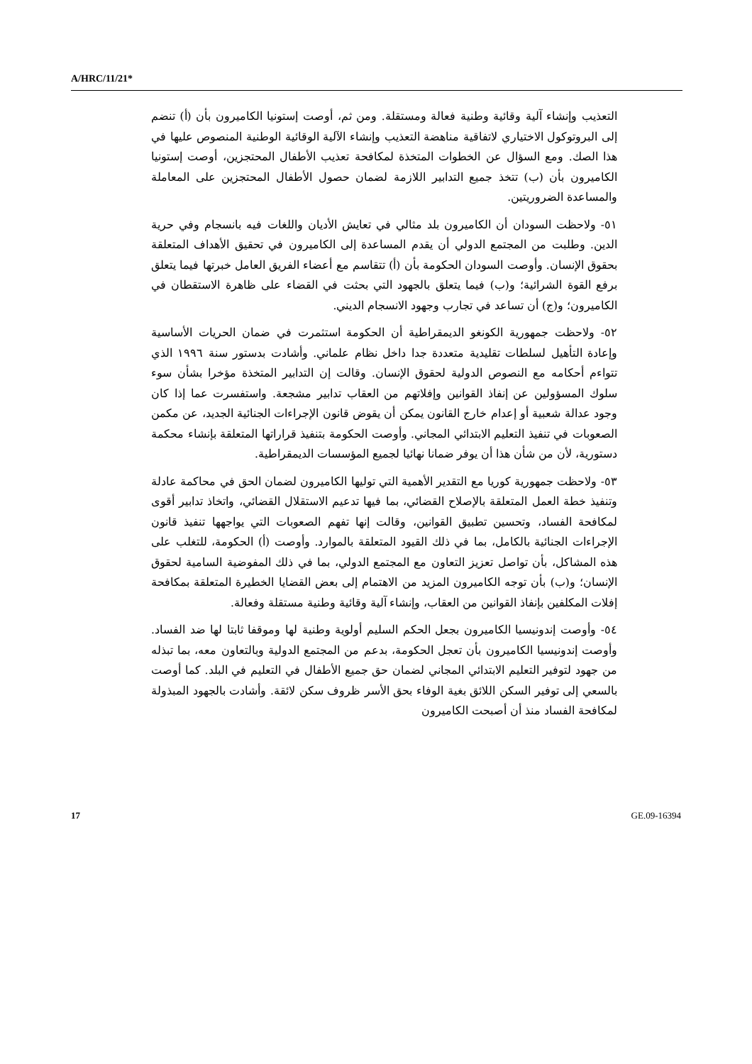A/HRC/11/21*
التعذيب وإنشاء آلية وقائية وطنية فعالة ومستقلة. ومن ثم، أوصت إستونيا الكاميرون بأن (أ) تنضم إلى البروتوكول الاختياري لاتفاقية مناهضة التعذيب وإنشاء الآلية الوقائية الوطنية المنصوص عليها في هذا الصك. ومع السؤال عن الخطوات المتخذة لمكافحة تعذيب الأطفال المحتجزين، أوصت إستونيا الكاميرون بأن (ب) تتخذ جميع التدابير اللازمة لضمان حصول الأطفال المحتجزين على المعاملة والمساعدة الضروريتين.
٥١- ولاحظت السودان أن الكاميرون بلد مثالي في تعايش الأديان واللغات فيه بانسجام وفي حرية الدين. وطلبت من المجتمع الدولي أن يقدم المساعدة إلى الكاميرون في تحقيق الأهداف المتعلقة بحقوق الإنسان. وأوصت السودان الحكومة بأن (أ) تتقاسم مع أعضاء الفريق العامل خبرتها فيما يتعلق برفع القوة الشرائية؛ و(ب) فيما يتعلق بالجهود التي بحثت في القضاء على ظاهرة الاستقطان في الكاميرون؛ و(ج) أن تساعد في تجارب وجهود الانسجام الديني.
٥٢- ولاحظت جمهورية الكونغو الديمقراطية أن الحكومة استثمرت في ضمان الحريات الأساسية وإعادة التأهيل لسلطات تقليدية متعددة جدا داخل نظام علماني. وأشادت بدستور سنة ١٩٩٦ الذي تتواءم أحكامه مع النصوص الدولية لحقوق الإنسان. وقالت إن التدابير المتخذة مؤخرا بشأن سوء سلوك المسؤولين عن إنفاذ القوانين وإفلاتهم من العقاب تدابير مشجعة. واستفسرت عما إذا كان وجود عدالة شعبية أو إعدام خارج القانون يمكن أن يقوض قانون الإجراءات الجنائية الجديد، عن مكمن الصعوبات في تنفيذ التعليم الابتدائي المجاني. وأوصت الحكومة بتنفيذ قراراتها المتعلقة بإنشاء محكمة دستورية، لأن من شأن هذا أن يوفر ضمانا نهائيا لجميع المؤسسات الديمقراطية.
٥٣- ولاحظت جمهورية كوريا مع التقدير الأهمية التي توليها الكاميرون لضمان الحق في محاكمة عادلة وتنفيذ خطة العمل المتعلقة بالإصلاح القضائي، بما فيها تدعيم الاستقلال القضائي، واتخاذ تدابير أقوى لمكافحة الفساد، وتحسين تطبيق القوانين، وقالت إنها تفهم الصعوبات التي يواجهها تنفيذ قانون الإجراءات الجنائية بالكامل، بما في ذلك القيود المتعلقة بالموارد. وأوصت (أ) الحكومة، للتغلب على هذه المشاكل، بأن تواصل تعزيز التعاون مع المجتمع الدولي، بما في ذلك المفوضية السامية لحقوق الإنسان؛ و(ب) بأن توجه الكاميرون المزيد من الاهتمام إلى بعض القضايا الخطيرة المتعلقة بمكافحة إفلات المكلفين بإنفاذ القوانين من العقاب، وإنشاء آلية وقائية وطنية مستقلة وفعالة.
٥٤- وأوصت إندونيسيا الكاميرون بجعل الحكم السليم أولوية وطنية لها وموقفا ثابتا لها ضد الفساد. وأوصت إندونيسيا الكاميرون بأن تعجل الحكومة، بدعم من المجتمع الدولية وبالتعاون معه، بما تبذله من جهود لتوفير التعليم الابتدائي المجاني لضمان حق جميع الأطفال في التعليم في البلد. كما أوصت بالسعي إلى توفير السكن اللائق بغية الوفاء بحق الأسر ظروف سكن لائقة. وأشادت بالجهود المبذولة لمكافحة الفساد منذ أن أصبحت الكاميرون
17 GE.09-16394